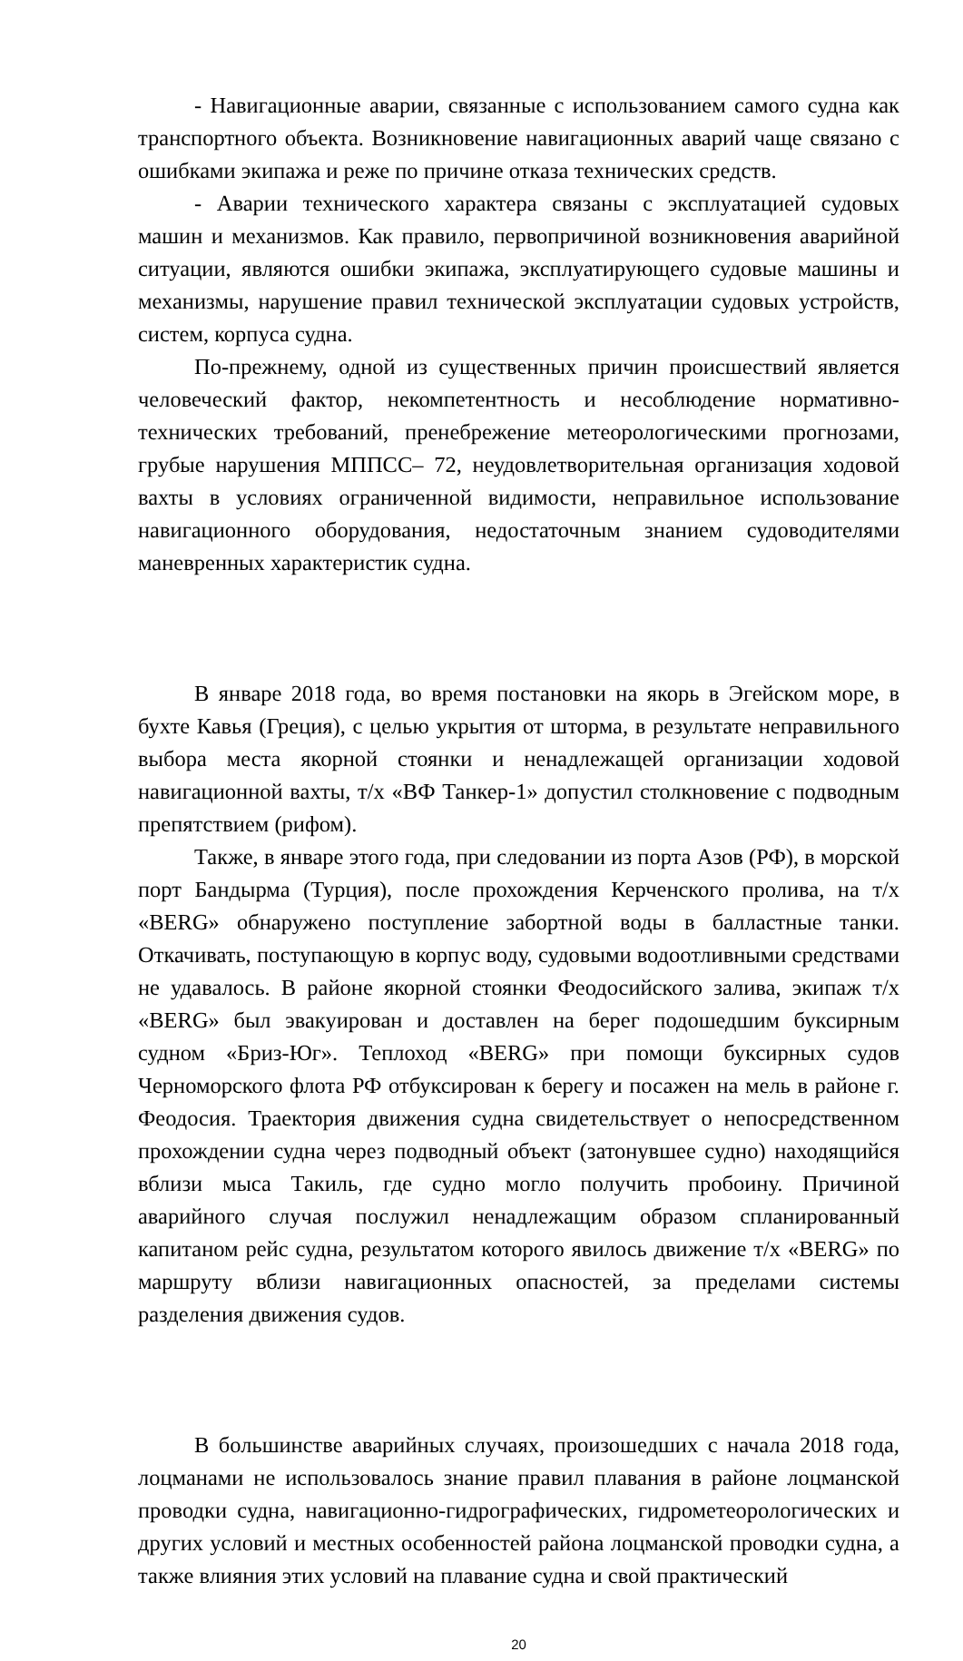- Навигационные аварии, связанные с использованием самого судна как транспортного объекта. Возникновение навигационных аварий чаще связано с ошибками экипажа и реже по причине отказа технических средств.
- Аварии технического характера связаны с эксплуатацией судовых машин и механизмов. Как правило, первопричиной возникновения аварийной ситуации, являются ошибки экипажа, эксплуатирующего судовые машины и механизмы, нарушение правил технической эксплуатации судовых устройств, систем, корпуса судна.
По-прежнему, одной из существенных причин происшествий является человеческий фактор, некомпетентность и несоблюдение нормативно-технических требований, пренебрежение метеорологическими прогнозами, грубые нарушения МППСС– 72, неудовлетворительная организация ходовой вахты в условиях ограниченной видимости, неправильное использование навигационного оборудования, недостаточным знанием судоводителями маневренных характеристик судна.
В январе 2018 года, во время постановки на якорь в Эгейском море, в бухте Кавья (Греция), с целью укрытия от шторма, в результате неправильного выбора места якорной стоянки и ненадлежащей организации ходовой навигационной вахты, т/х «ВФ Танкер-1» допустил столкновение с подводным препятствием (рифом).
Также, в январе этого года, при следовании из порта Азов (РФ), в морской порт Бандырма (Турция), после прохождения Керченского пролива, на т/х «BERG» обнаружено поступление забортной воды в балластные танки. Откачивать, поступающую в корпус воду, судовыми водоотливными средствами не удавалось. В районе якорной стоянки Феодосийского залива, экипаж т/х «BERG» был эвакуирован и доставлен на берег подошедшим буксирным судном «Бриз-Юг». Теплоход «BERG» при помощи буксирных судов Черноморского флота РФ отбуксирован к берегу и посажен на мель в районе г. Феодосия. Траектория движения судна свидетельствует о непосредственном прохождении судна через подводный объект (затонувшее судно) находящийся вблизи мыса Такиль, где судно могло получить пробоину. Причиной аварийного случая послужил ненадлежащим образом спланированный капитаном рейс судна, результатом которого явилось движение т/х «BERG» по маршруту вблизи навигационных опасностей, за пределами системы разделения движения судов.
В большинстве аварийных случаях, произошедших с начала 2018 года, лоцманами не использовалось знание правил плавания в районе лоцманской проводки судна, навигационно-гидрографических, гидрометеорологических и других условий и местных особенностей района лоцманской проводки судна, а также влияния этих условий на плавание судна и свой практический
20